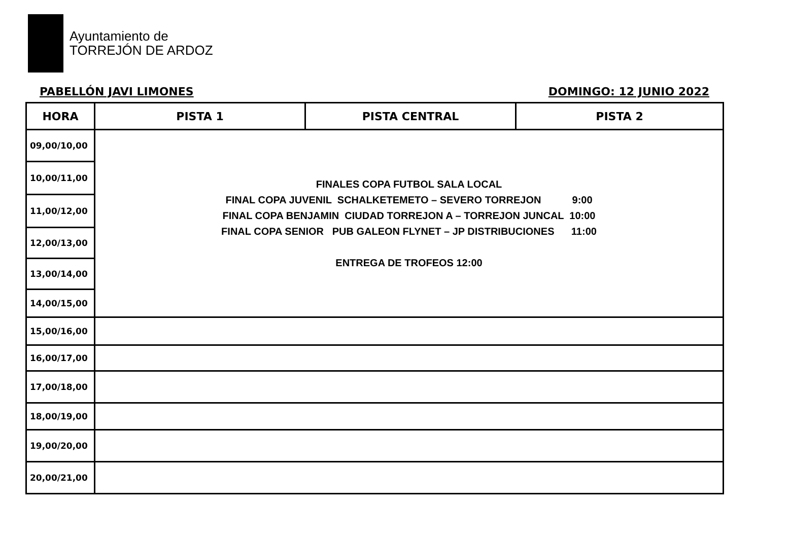Ayuntamiento de
TORREJÓN DE ARDOZ
PABELLÓN JAVI LIMONES DOMINGO: 12 JUNIO 2022
| HORA | PISTA 1 | PISTA CENTRAL | PISTA 2 |
| --- | --- | --- | --- |
| 09,00/10,00 | FINALES COPA FUTBOL SALA LOCAL FINAL COPA JUVENIL SCHALKETEMETO – SEVERO TORREJON 9:00 FINAL COPA BENJAMIN CIUDAD TORREJON A – TORREJON JUNCAL 10:00 FINAL COPA SENIOR PUB GALEON FLYNET – JP DISTRIBUCIONES 11:00 ENTREGA DE TROFEOS 12:00 | | |
| 10,00/11,00 | | | |
| 11,00/12,00 | | | |
| 12,00/13,00 | | | |
| 13,00/14,00 | | | |
| 14,00/15,00 | | | |
| 15,00/16,00 | | | |
| 16,00/17,00 | | | |
| 17,00/18,00 | | | |
| 18,00/19,00 | | | |
| 19,00/20,00 | | | |
| 20,00/21,00 | | | |